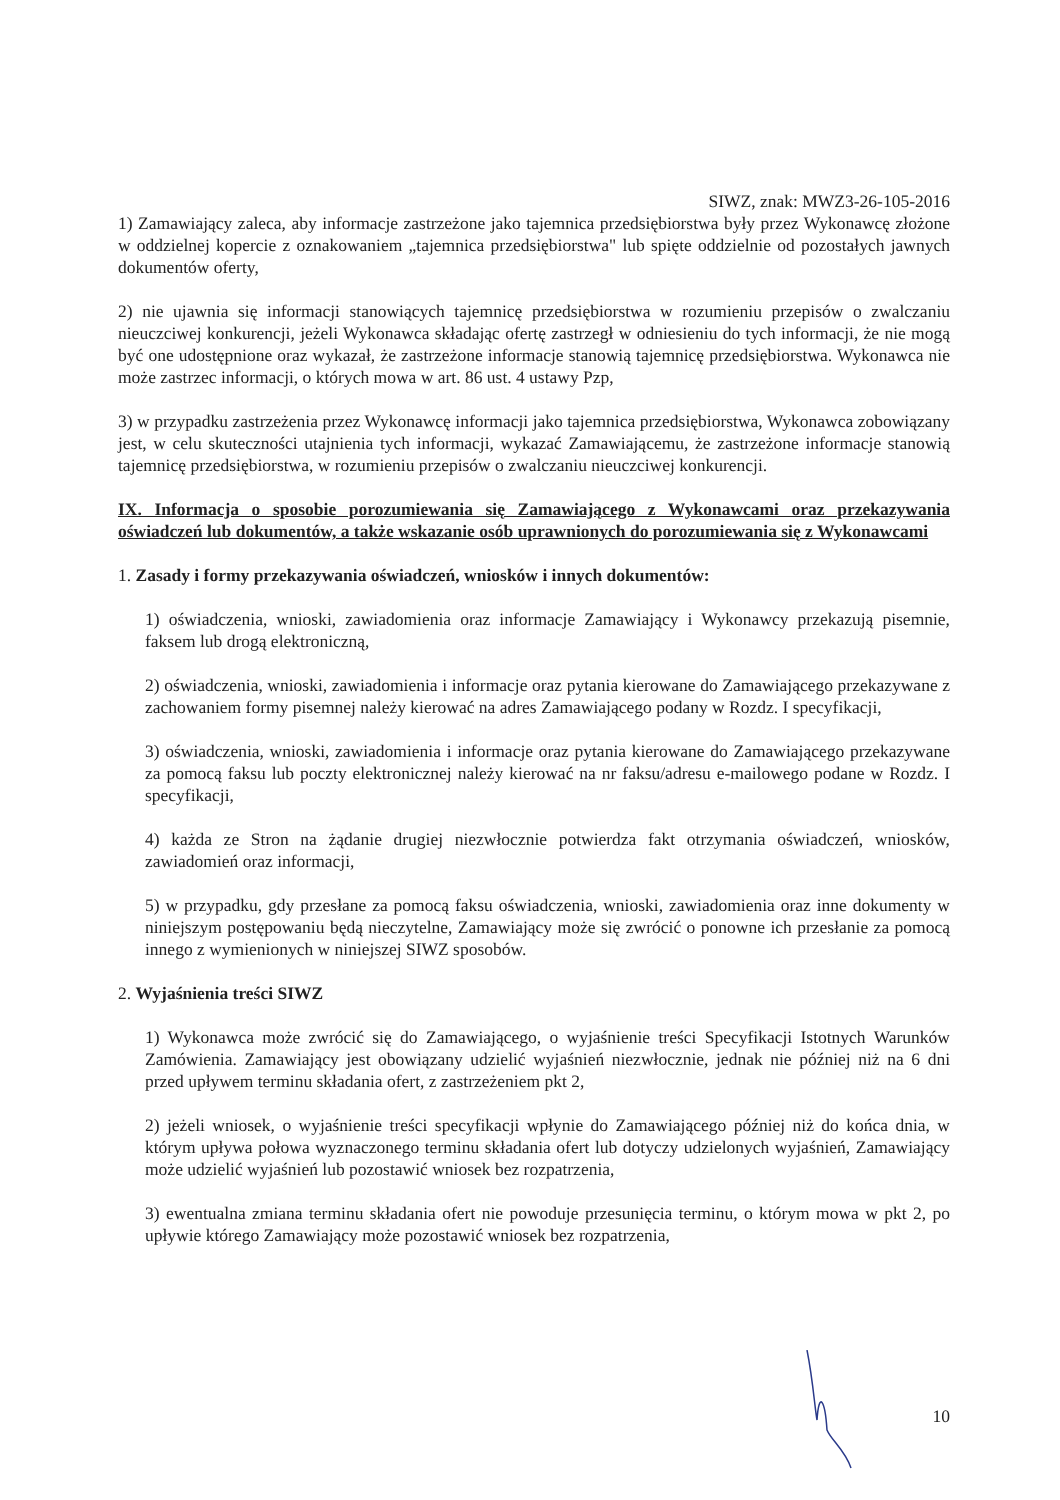SIWZ, znak: MWZ3-26-105-2016
1) Zamawiający zaleca, aby informacje zastrzeżone jako tajemnica przedsiębiorstwa były przez Wykonawcę złożone w oddzielnej kopercie z oznakowaniem „tajemnica przedsiębiorstwa" lub spięte oddzielnie od pozostałych jawnych dokumentów oferty,
2) nie ujawnia się informacji stanowiących tajemnicę przedsiębiorstwa w rozumieniu przepisów o zwalczaniu nieuczciwej konkurencji, jeżeli Wykonawca składając ofertę zastrzegł w odniesieniu do tych informacji, że nie mogą być one udostępnione oraz wykazał, że zastrzeżone informacje stanowią tajemnicę przedsiębiorstwa. Wykonawca nie może zastrzec informacji, o których mowa w art. 86 ust. 4 ustawy Pzp,
3) w przypadku zastrzeżenia przez Wykonawcę informacji jako tajemnica przedsiębiorstwa, Wykonawca zobowiązany jest, w celu skuteczności utajnienia tych informacji, wykazać Zamawiającemu, że zastrzeżone informacje stanowią tajemnicę przedsiębiorstwa, w rozumieniu przepisów o zwalczaniu nieuczciwej konkurencji.
IX. Informacja o sposobie porozumiewania się Zamawiającego z Wykonawcami oraz przekazywania oświadczeń lub dokumentów, a także wskazanie osób uprawnionych do porozumiewania się z Wykonawcami
1. Zasady i formy przekazywania oświadczeń, wniosków i innych dokumentów:
1) oświadczenia, wnioski, zawiadomienia oraz informacje Zamawiający i Wykonawcy przekazują pisemnie, faksem lub drogą elektroniczną,
2) oświadczenia, wnioski, zawiadomienia i informacje oraz pytania kierowane do Zamawiającego przekazywane z zachowaniem formy pisemnej należy kierować na adres Zamawiającego podany w Rozdz. I specyfikacji,
3) oświadczenia, wnioski, zawiadomienia i informacje oraz pytania kierowane do Zamawiającego przekazywane za pomocą faksu lub poczty elektronicznej należy kierować na nr faksu/adresu e-mailowego podane w Rozdz. I specyfikacji,
4) każda ze Stron na żądanie drugiej niezwłocznie potwierdza fakt otrzymania oświadczeń, wniosków, zawiadomień oraz informacji,
5) w przypadku, gdy przesłane za pomocą faksu oświadczenia, wnioski, zawiadomienia oraz inne dokumenty w niniejszym postępowaniu będą nieczytelne, Zamawiający może się zwrócić o ponowne ich przesłanie za pomocą innego z wymienionych w niniejszej SIWZ sposobów.
2. Wyjaśnienia treści SIWZ
1) Wykonawca może zwrócić się do Zamawiającego, o wyjaśnienie treści Specyfikacji Istotnych Warunków Zamówienia. Zamawiający jest obowiązany udzielić wyjaśnień niezwłocznie, jednak nie później niż na 6 dni przed upływem terminu składania ofert, z zastrzeżeniem pkt 2,
2) jeżeli wniosek, o wyjaśnienie treści specyfikacji wpłynie do Zamawiającego później niż do końca dnia, w którym upływa połowa wyznaczonego terminu składania ofert lub dotyczy udzielonych wyjaśnień, Zamawiający może udzielić wyjaśnień lub pozostawić wniosek bez rozpatrzenia,
3) ewentualna zmiana terminu składania ofert nie powoduje przesunięcia terminu, o którym mowa w pkt 2, po upływie którego Zamawiający może pozostawić wniosek bez rozpatrzenia,
10